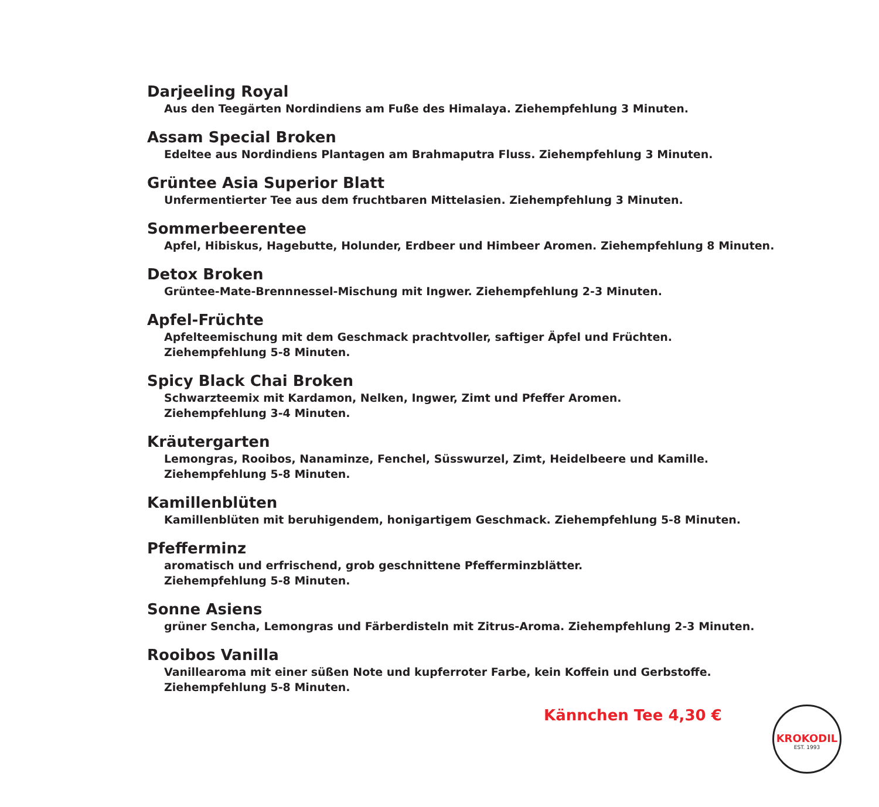Darjeeling Royal
Aus den Teegärten Nordindiens am Fuße des Himalaya. Ziehempfehlung 3 Minuten.
Assam Special Broken
Edeltee aus Nordindiens Plantagen am Brahmaputra Fluss. Ziehempfehlung 3 Minuten.
Grüntee Asia Superior Blatt
Unfermentierter Tee aus dem fruchtbaren Mittelasien. Ziehempfehlung 3 Minuten.
Sommerbeerentee
Apfel, Hibiskus, Hagebutte, Holunder, Erdbeer und Himbeer Aromen. Ziehempfehlung 8 Minuten.
Detox Broken
Grüntee-Mate-Brennnessel-Mischung mit Ingwer. Ziehempfehlung 2-3 Minuten.
Apfel-Früchte
Apfelteemischung mit dem Geschmack prachtvoller, saftiger Äpfel und Früchten.
Ziehempfehlung 5-8 Minuten.
Spicy Black Chai Broken
Schwarzteemix mit Kardamon, Nelken, Ingwer, Zimt und Pfeffer Aromen.
Ziehempfehlung 3-4 Minuten.
Kräutergarten
Lemongras, Rooibos, Nanaminze, Fenchel, Süsswurzel, Zimt, Heidelbeere und Kamille.
Ziehempfehlung 5-8 Minuten.
Kamillenblüten
Kamillenblüten mit beruhigendem, honigartigem Geschmack. Ziehempfehlung 5-8 Minuten.
Pfefferminz
aromatisch und erfrischend, grob geschnittene Pfefferminzblätter.
Ziehempfehlung 5-8 Minuten.
Sonne Asiens
grüner Sencha, Lemongras und Färberdisteln mit Zitrus-Aroma. Ziehempfehlung 2-3 Minuten.
Rooibos Vanilla
Vanillearoma mit einer süßen Note und kupferroter Farbe, kein Koffein und Gerbstoffe.
Ziehempfehlung 5-8 Minuten.
Kännchen Tee 4,30 €
KROKODIL
EST. 1993